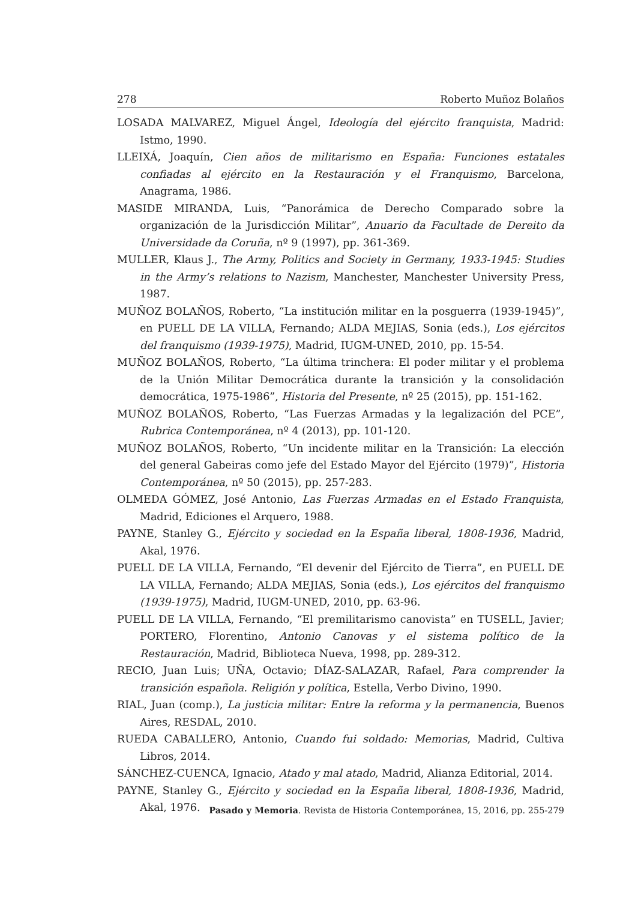278 Roberto Muñoz Bolaños
LOSADA MALVAREZ, Miguel Ángel, Ideología del ejército franquista, Madrid: Istmo, 1990.
LLEIXÁ, Joaquín, Cien años de militarismo en España: Funciones estatales confiadas al ejército en la Restauración y el Franquismo, Barcelona, Anagrama, 1986.
MASIDE MIRANDA, Luis, “Panorámica de Derecho Comparado sobre la organización de la Jurisdicción Militar”, Anuario da Facultade de Dereito da Universidade da Coruña, nº 9 (1997), pp. 361-369.
MULLER, Klaus J., The Army, Politics and Society in Germany, 1933-1945: Studies in the Army’s relations to Nazism, Manchester, Manchester University Press, 1987.
MUÑOZ BOLAÑOS, Roberto, “La institución militar en la posguerra (1939-1945)”, en PUELL DE LA VILLA, Fernando; ALDA MEJIAS, Sonia (eds.), Los ejércitos del franquismo (1939-1975), Madrid, IUGM-UNED, 2010, pp. 15-54.
MUÑOZ BOLAÑOS, Roberto, “La última trinchera: El poder militar y el problema de la Unión Militar Democrática durante la transición y la consolidación democrática, 1975-1986”, Historia del Presente, nº 25 (2015), pp. 151-162.
MUÑOZ BOLAÑOS, Roberto, “Las Fuerzas Armadas y la legalización del PCE”, Rubrica Contemporánea, nº 4 (2013), pp. 101-120.
MUÑOZ BOLAÑOS, Roberto, “Un incidente militar en la Transición: La elección del general Gabeiras como jefe del Estado Mayor del Ejército (1979)”, Historia Contemporánea, nº 50 (2015), pp. 257-283.
OLMEDA GÓMEZ, José Antonio, Las Fuerzas Armadas en el Estado Franquista, Madrid, Ediciones el Arquero, 1988.
PAYNE, Stanley G., Ejército y sociedad en la España liberal, 1808-1936, Madrid, Akal, 1976.
PUELL DE LA VILLA, Fernando, “El devenir del Ejército de Tierra”, en PUELL DE LA VILLA, Fernando; ALDA MEJIAS, Sonia (eds.), Los ejércitos del franquismo (1939-1975), Madrid, IUGM-UNED, 2010, pp. 63-96.
PUELL DE LA VILLA, Fernando, “El premilitarismo canovista” en TUSELL, Javier; PORTERO, Florentino, Antonio Canovas y el sistema político de la Restauración, Madrid, Biblioteca Nueva, 1998, pp. 289-312.
RECIO, Juan Luis; UÑA, Octavio; DÍAZ-SALAZAR, Rafael, Para comprender la transición española. Religión y política, Estella, Verbo Divino, 1990.
RIAL, Juan (comp.), La justicia militar: Entre la reforma y la permanencia, Buenos Aires, RESDAL, 2010.
RUEDA CABALLERO, Antonio, Cuando fui soldado: Memorias, Madrid, Cultiva Libros, 2014.
SÁNCHEZ-CUENCA, Ignacio, Atado y mal atado, Madrid, Alianza Editorial, 2014.
PAYNE, Stanley G., Ejército y sociedad en la España liberal, 1808-1936, Madrid, Akal, 1976.
Pasado y Memoria. Revista de Historia Contemporánea, 15, 2016, pp. 255-279